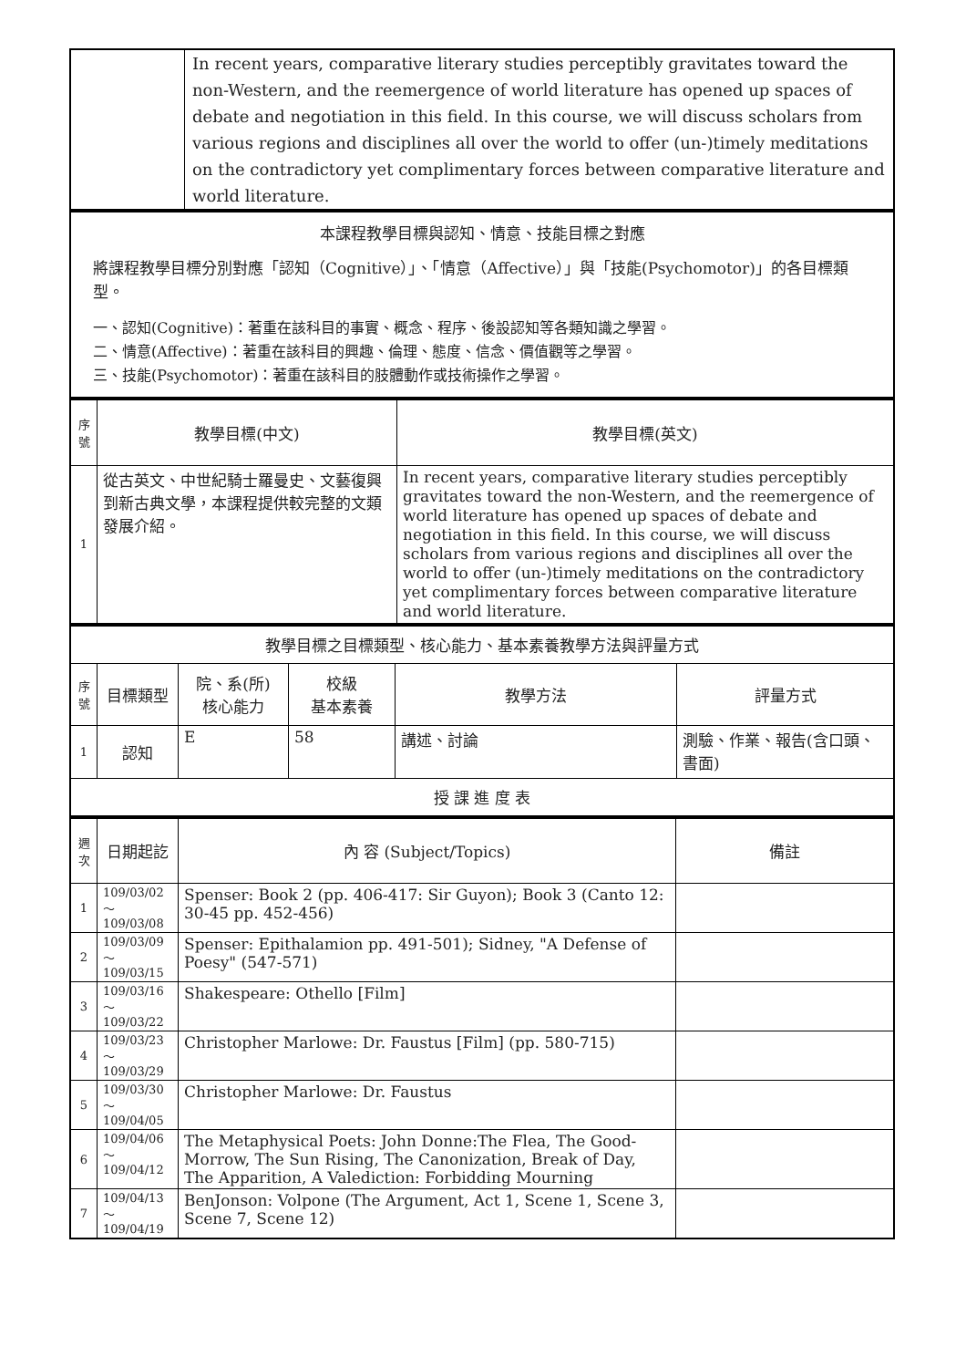| | In recent years, comparative literary studies perceptibly gravitates toward the non-Western, and the reemergence of world literature has opened up spaces of debate and negotiation in this field. In this course, we will discuss scholars from various regions and disciplines all over the world to offer (un-)timely meditations on the contradictory yet complimentary forces between comparative literature and world literature. |
| 本課程教學目標與認知、情意、技能目標之對應 將課程教學目標分別對應「認知（Cognitive）」、「情意（Affective）」與「技能(Psychomotor)」的各目標類型。 一、認知(Cognitive)：著重在該科目的事實、概念、程序、後設認知等各類知識之學習。 二、情意(Affective)：著重在該科目的興趣、倫理、態度、信念、價值觀等之學習。 三、技能(Psychomotor)：著重在該科目的肢體動作或技術操作之學習。 |
| 序號 | 教學目標(中文) | 教學目標(英文) |
| 1 | 從古英文、中世紀騎士羅曼史、文藝復興到新古典文學，本課程提供較完整的文類發展介紹。 | In recent years, comparative literary studies perceptibly gravitates toward the non-Western, and the reemergence of world literature has opened up spaces of debate and negotiation in this field. In this course, we will discuss scholars from various regions and disciplines all over the world to offer (un-)timely meditations on the contradictory yet complimentary forces between comparative literature and world literature. |
| 教學目標之目標類型、核心能力、基本素養教學方法與評量方式 | | | | | |
| 序號 | 目標類型 | 院、系(所) 核心能力 | 校級 基本素養 | 教學方法 | 評量方式 |
| 1 | 認知 | E | 58 | 講述、討論 | 測驗、作業、報告(含口頭、書面) |
| 授 課 進 度 表 | | | | | |
| 週次 | 日期起訖 | 內 容 (Subject/Topics) | 備註 |
| 1 | 109/03/02～ 109/03/08 | Spenser: Book 2 (pp. 406-417: Sir Guyon); Book 3 (Canto 12: 30-45 pp. 452-456) | |
| 2 | 109/03/09～ 109/03/15 | Spenser: Epithalamion pp. 491-501); Sidney, "A Defense of Poesy" (547-571) | |
| 3 | 109/03/16～ 109/03/22 | Shakespeare: Othello [Film] | |
| 4 | 109/03/23～ 109/03/29 | Christopher Marlowe: Dr. Faustus [Film] (pp. 580-715) | |
| 5 | 109/03/30～ 109/04/05 | Christopher Marlowe: Dr. Faustus | |
| 6 | 109/04/06～ 109/04/12 | The Metaphysical Poets: John Donne:The Flea, The Good-Morrow, The Sun Rising, The Canonization, Break of Day, The Apparition, A Valediction: Forbidding Mourning | |
| 7 | 109/04/13～ 109/04/19 | BenJonson: Volpone (The Argument, Act 1, Scene 1, Scene 3, Scene 7, Scene 12) | |